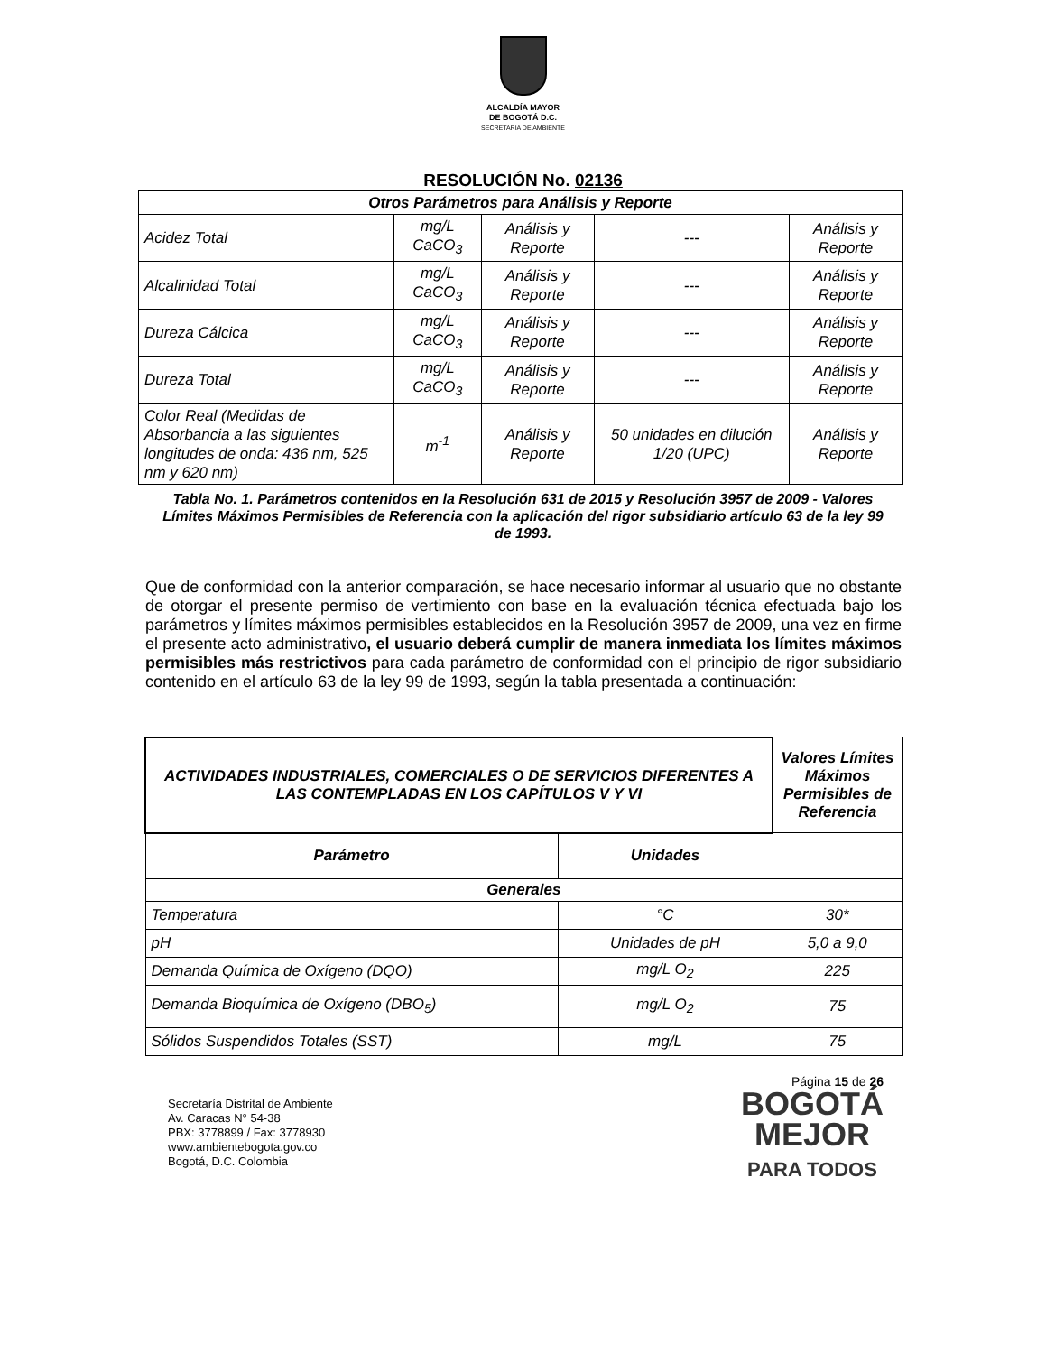ALCALDÍA MAYOR
DE BOGOTÁ D.C.
SECRETARÍA DE AMBIENTE
RESOLUCIÓN No. 02136
| Otros Parámetros para Análisis y Reporte | | | | |
| Acidez Total | mg/L CaCO<sub>3</sub> | Análisis y Reporte | --- | Análisis y Reporte |
| Alcalinidad Total | mg/L CaCO<sub>3</sub> | Análisis y Reporte | --- | Análisis y Reporte |
| Dureza Cálcica | mg/L CaCO<sub>3</sub> | Análisis y Reporte | --- | Análisis y Reporte |
| Dureza Total | mg/L CaCO<sub>3</sub> | Análisis y Reporte | --- | Análisis y Reporte |
| Color Real (Medidas de Absorbancia a las siguientes longitudes de onda: 436 nm, 525 nm y 620 nm) | m<sup>-1</sup> | Análisis y Reporte | 50 unidades en dilución 1/20 (UPC) | Análisis y Reporte |
Tabla No. 1. Parámetros contenidos en la Resolución 631 de 2015 y Resolución 3957 de 2009 - Valores Límites Máximos Permisibles de Referencia con la aplicación del rigor subsidiario artículo 63 de la ley 99 de 1993.
Que de conformidad con la anterior comparación, se hace necesario informar al usuario que no obstante de otorgar el presente permiso de vertimiento con base en la evaluación técnica efectuada bajo los parámetros y límites máximos permisibles establecidos en la Resolución 3957 de 2009, una vez en firme el presente acto administrativo, el usuario deberá cumplir de manera inmediata los límites máximos permisibles más restrictivos para cada parámetro de conformidad con el principio de rigor subsidiario contenido en el artículo 63 de la ley 99 de 1993, según la tabla presentada a continuación:
| ACTIVIDADES INDUSTRIALES, COMERCIALES O DE SERVICIOS DIFERENTES A LAS CONTEMPLADAS EN LOS CAPÍTULOS V Y VI | | Valores Límites Máximos Permisibles de Referencia |
| --- | --- | --- |
| Parámetro | Unidades | |
| Generales | | |
| Temperatura | °C | 30* |
| pH | Unidades de pH | 5,0 a 9,0 |
| Demanda Química de Oxígeno (DQO) | mg/L O<sub>2</sub> | 225 |
| Demanda Bioquímica de Oxígeno (DBO<sub>5</sub>) | mg/L O<sub>2</sub> | 75 |
| Sólidos Suspendidos Totales (SST) | mg/L | 75 |
Secretaría Distrital de Ambiente
Av. Caracas N° 54-38
PBX: 3778899 / Fax: 3778930
www.ambientebogota.gov.co
Bogotá, D.C. Colombia
Página 15 de 26
BOGOTÁ
MEJOR
PARA TODOS